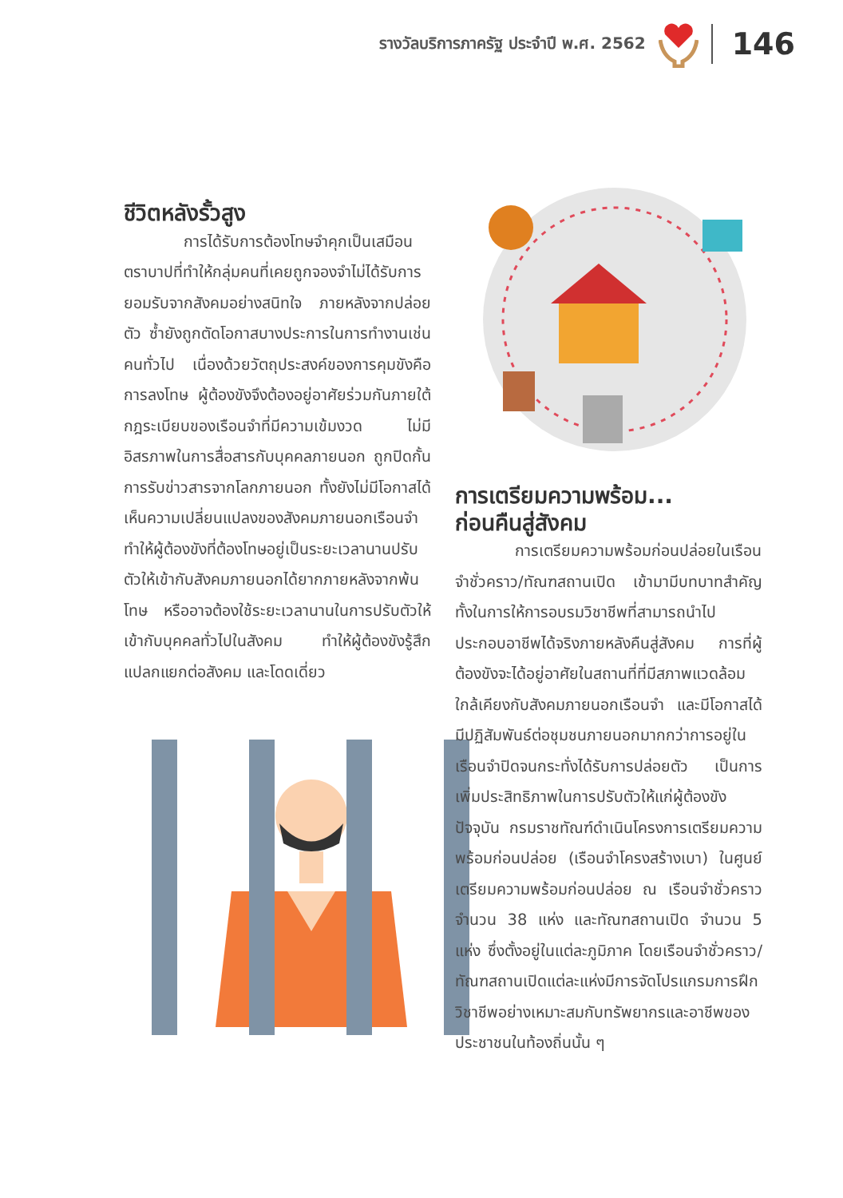รางวัลบริการภาครัฐ ประจำปี พ.ศ. 2562
146
ชีวิตหลังรั้วสูง
การได้รับการต้องโทษจำคุกเป็นเสมือนตราบาปที่ทำให้กลุ่มคนที่เคยถูกจองจำไม่ได้รับการยอมรับจากสังคมอย่างสนิทใจ ภายหลังจากปล่อยตัว ซ้ำยังถูกตัดโอกาสบางประการในการทำงานเช่นคนทั่วไป เนื่องด้วยวัตถุประสงค์ของการคุมขังคือการลงโทษ ผู้ต้องขังจึงต้องอยู่อาศัยร่วมกันภายใต้กฎระเบียบของเรือนจำที่มีความเข้มงวด ไม่มีอิสรภาพในการสื่อสารกับบุคคลภายนอก ถูกปิดกั้นการรับข่าวสารจากโลกภายนอก ทั้งยังไม่มีโอกาสได้เห็นความเปลี่ยนแปลงของสังคมภายนอกเรือนจำ ทำให้ผู้ต้องขังที่ต้องโทษอยู่เป็นระยะเวลานานปรับตัวให้เข้ากับสังคมภายนอกได้ยากภายหลังจากพ้นโทษ หรืออาจต้องใช้ระยะเวลานานในการปรับตัวให้เข้ากับบุคคลทั่วไปในสังคม ทำให้ผู้ต้องขังรู้สึกแปลกแยกต่อสังคม และโดดเดี่ยว
การเตรียมความพร้อม...
ก่อนคืนสู่สังคม
การเตรียมความพร้อมก่อนปล่อยในเรือนจำชั่วคราว/ทัณฑสถานเปิด เข้ามามีบทบาทสำคัญทั้งในการให้การอบรมวิชาชีพที่สามารถนำไปประกอบอาชีพได้จริงภายหลังคืนสู่สังคม การที่ผู้ต้องขังจะได้อยู่อาศัยในสถานที่ที่มีสภาพแวดล้อมใกล้เคียงกับสังคมภายนอกเรือนจำ และมีโอกาสได้มีปฏิสัมพันธ์ต่อชุมชนภายนอกมากกว่าการอยู่ในเรือนจำปิดจนกระทั่งได้รับการปล่อยตัว เป็นการเพิ่มประสิทธิภาพในการปรับตัวให้แก่ผู้ต้องขัง ปัจจุบัน กรมราชทัณฑ์ดำเนินโครงการเตรียมความพร้อมก่อนปล่อย (เรือนจำโครงสร้างเบา) ในศูนย์เตรียมความพร้อมก่อนปล่อย ณ เรือนจำชั่วคราว จำนวน 38 แห่ง และทัณฑสถานเปิด จำนวน 5 แห่ง ซึ่งตั้งอยู่ในแต่ละภูมิภาค โดยเรือนจำชั่วคราว/ทัณฑสถานเปิดแต่ละแห่งมีการจัดโปรแกรมการฝึกวิชาชีพอย่างเหมาะสมกับทรัพยากรและอาชีพของประชาชนในท้องถิ่นนั้น ๆ